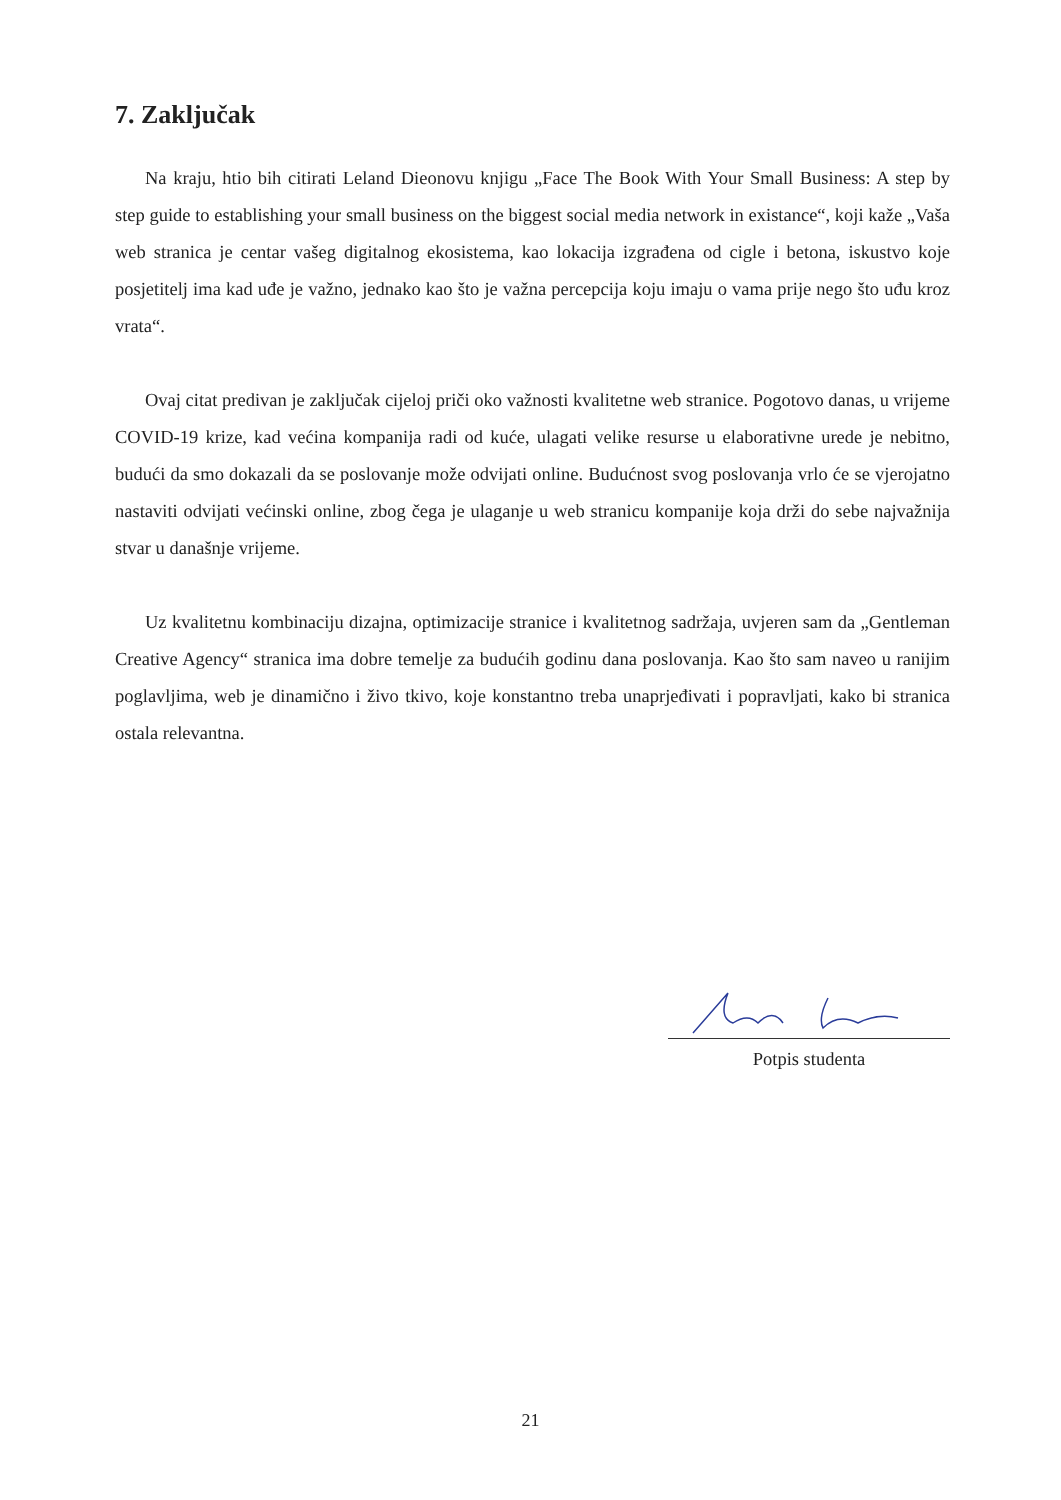7. Zaključak
Na kraju, htio bih citirati Leland Dieonovu knjigu „Face The Book With Your Small Business: A step by step guide to establishing your small business on the biggest social media network in existance“, koji kaže „Vaša web stranica je centar vašeg digitalnog ekosistema, kao lokacija izgrađena od cigle i betona, iskustvo koje posjetitelj ima kad uđe je važno, jednako kao što je važna percepcija koju imaju o vama prije nego što uđu kroz vrata“.
Ovaj citat predivan je zaključak cijeloj priči oko važnosti kvalitetne web stranice. Pogotovo danas, u vrijeme COVID-19 krize, kad većina kompanija radi od kuće, ulagati velike resurse u elaborativne urede je nebitno, budući da smo dokazali da se poslovanje može odvijati online. Budućnost svog poslovanja vrlo će se vjerojatno nastaviti odvijati većinski online, zbog čega je ulaganje u web stranicu kompanije koja drži do sebe najvažnija stvar u današnje vrijeme.
Uz kvalitetnu kombinaciju dizajna, optimizacije stranice i kvalitetnog sadržaja, uvjeren sam da „Gentleman Creative Agency“ stranica ima dobre temelje za budućih godinu dana poslovanja. Kao što sam naveo u ranijim poglavljima, web je dinamično i živo tkivo, koje konstantno treba unaprjeđivati i popravljati, kako bi stranica ostala relevantna.
Potpis studenta
21